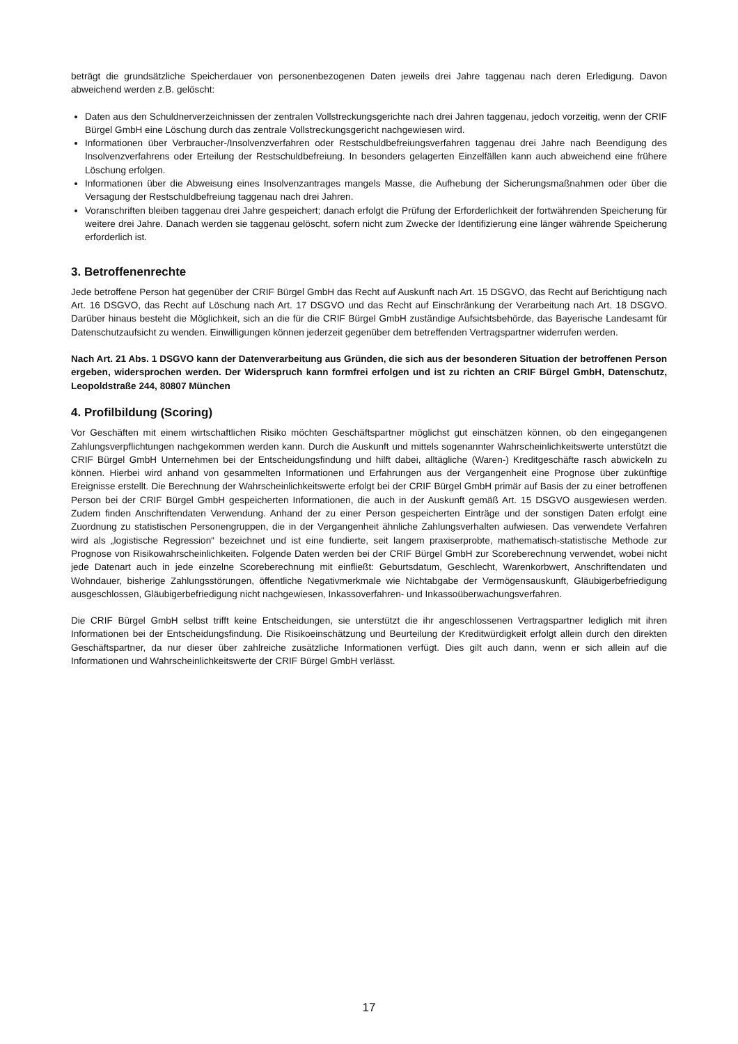beträgt die grundsätzliche Speicherdauer von personenbezogenen Daten jeweils drei Jahre taggenau nach deren Erledigung. Davon abweichend werden z.B. gelöscht:
Daten aus den Schuldnerverzeichnissen der zentralen Vollstreckungsgerichte nach drei Jahren taggenau, jedoch vorzeitig, wenn der CRIF Bürgel GmbH eine Löschung durch das zentrale Vollstreckungsgericht nachgewiesen wird.
Informationen über Verbraucher-/Insolvenzverfahren oder Restschuldbefreiungsverfahren taggenau drei Jahre nach Beendigung des Insolvenzverfahrens oder Erteilung der Restschuldbefreiung. In besonders gelagerten Einzelfällen kann auch abweichend eine frühere Löschung erfolgen.
Informationen über die Abweisung eines Insolvenzantrages mangels Masse, die Aufhebung der Sicherungsmaßnahmen oder über die Versagung der Restschuldbefreiung taggenau nach drei Jahren.
Voranschriften bleiben taggenau drei Jahre gespeichert; danach erfolgt die Prüfung der Erforderlichkeit der fortwährenden Speicherung für weitere drei Jahre. Danach werden sie taggenau gelöscht, sofern nicht zum Zwecke der Identifizierung eine länger währende Speicherung erforderlich ist.
3. Betroffenenrechte
Jede betroffene Person hat gegenüber der CRIF Bürgel GmbH das Recht auf Auskunft nach Art. 15 DSGVO, das Recht auf Berichtigung nach Art. 16 DSGVO, das Recht auf Löschung nach Art. 17 DSGVO und das Recht auf Einschränkung der Verarbeitung nach Art. 18 DSGVO. Darüber hinaus besteht die Möglichkeit, sich an die für die CRIF Bürgel GmbH zuständige Aufsichtsbehörde, das Bayerische Landesamt für Datenschutzaufsicht zu wenden. Einwilligungen können jederzeit gegenüber dem betreffenden Vertragspartner widerrufen werden.
Nach Art. 21 Abs. 1 DSGVO kann der Datenverarbeitung aus Gründen, die sich aus der besonderen Situation der betroffenen Person ergeben, widersprochen werden. Der Widerspruch kann formfrei erfolgen und ist zu richten an CRIF Bürgel GmbH, Datenschutz, Leopoldstraße 244, 80807 München
4. Profilbildung (Scoring)
Vor Geschäften mit einem wirtschaftlichen Risiko möchten Geschäftspartner möglichst gut einschätzen können, ob den eingegangenen Zahlungsverpflichtungen nachgekommen werden kann. Durch die Auskunft und mittels sogenannter Wahrscheinlichkeitswerte unterstützt die CRIF Bürgel GmbH Unternehmen bei der Entscheidungsfindung und hilft dabei, alltägliche (Waren-) Kreditgeschäfte rasch abwickeln zu können. Hierbei wird anhand von gesammelten Informationen und Erfahrungen aus der Vergangenheit eine Prognose über zukünftige Ereignisse erstellt. Die Berechnung der Wahrscheinlichkeitswerte erfolgt bei der CRIF Bürgel GmbH primär auf Basis der zu einer betroffenen Person bei der CRIF Bürgel GmbH gespeicherten Informationen, die auch in der Auskunft gemäß Art. 15 DSGVO ausgewiesen werden. Zudem finden Anschriftendaten Verwendung. Anhand der zu einer Person gespeicherten Einträge und der sonstigen Daten erfolgt eine Zuordnung zu statistischen Personengruppen, die in der Vergangenheit ähnliche Zahlungsverhalten aufwiesen. Das verwendete Verfahren wird als „logistische Regression“ bezeichnet und ist eine fundierte, seit langem praxiserprobte, mathematisch-statistische Methode zur Prognose von Risikowahrscheinlichkeiten. Folgende Daten werden bei der CRIF Bürgel GmbH zur Scoreberechnung verwendet, wobei nicht jede Datenart auch in jede einzelne Scoreberechnung mit einfließt: Geburtsdatum, Geschlecht, Warenkorbwert, Anschriftendaten und Wohndauer, bisherige Zahlungsstörungen, öffentliche Negativmerkmale wie Nichtabgabe der Vermögensauskunft, Gläubigerbefriedigung ausgeschlossen, Gläubigerbefriedigung nicht nachgewiesen, Inkassoverfahren- und Inkassoüberwachungsverfahren.
Die CRIF Bürgel GmbH selbst trifft keine Entscheidungen, sie unterstützt die ihr angeschlossenen Vertragspartner lediglich mit ihren Informationen bei der Entscheidungsfindung. Die Risikoeinschätzung und Beurteilung der Kreditwürdigkeit erfolgt allein durch den direkten Geschäftspartner, da nur dieser über zahlreiche zusätzliche Informationen verfügt. Dies gilt auch dann, wenn er sich allein auf die Informationen und Wahrscheinlichkeitswerte der CRIF Bürgel GmbH verlässt.
17